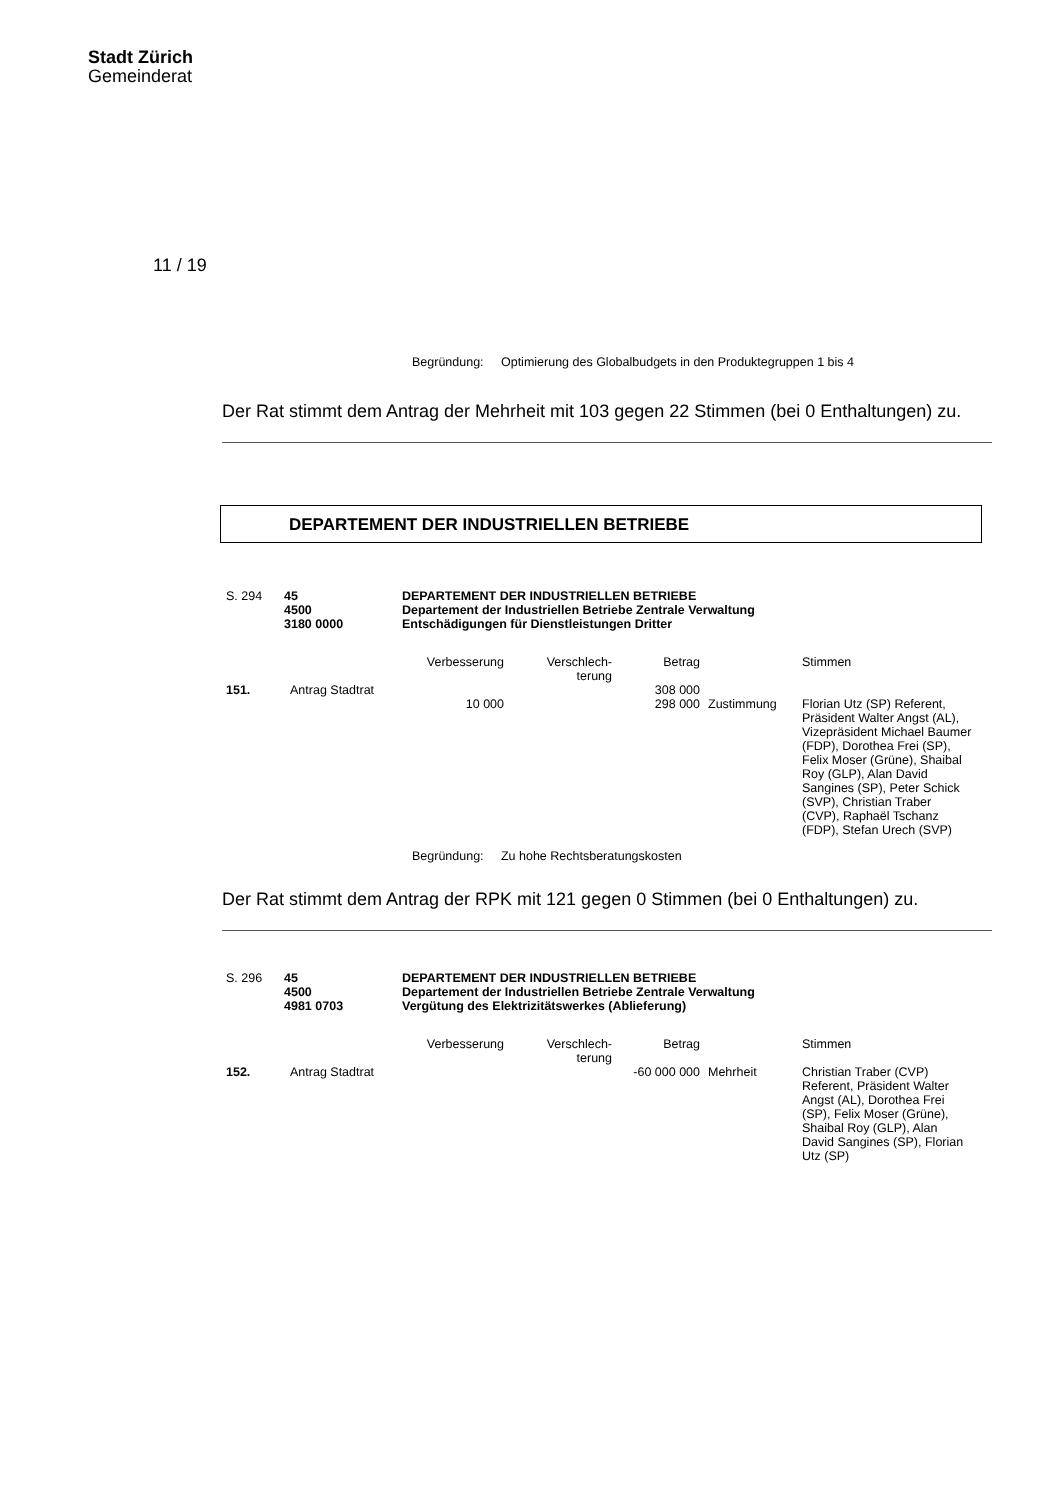Stadt Zürich
Gemeinderat
11 / 19
Begründung: Optimierung des Globalbudgets in den Produktegruppen 1 bis 4
Der Rat stimmt dem Antrag der Mehrheit mit 103 gegen 22 Stimmen (bei 0 Enthaltungen) zu.
DEPARTEMENT DER INDUSTRIELLEN BETRIEBE
| S. 294 | 45 4500 3180 0000 | DEPARTEMENT DER INDUSTRIELLEN BETRIEBE Departement der Industriellen Betriebe Zentrale Verwaltung Entschädigungen für Dienstleistungen Dritter |
| | | Verbesserung | Verschlech- terung | Betrag | | Stimmen |
| 151. | Antrag Stadtrat | | | 308 000 | | |
| | | 10 000 | | 298 000 | Zustimmung | Florian Utz (SP) Referent, Präsident Walter Angst (AL), Vizepräsident Michael Baumer (FDP), Dorothea Frei (SP), Felix Moser (Grüne), Shaibal Roy (GLP), Alan David Sangines (SP), Peter Schick (SVP), Christian Traber (CVP), Raphaël Tschanz (FDP), Stefan Urech (SVP) |
Begründung: Zu hohe Rechtsberatungskosten
Der Rat stimmt dem Antrag der RPK mit 121 gegen 0 Stimmen (bei 0 Enthaltungen) zu.
| S. 296 | 45 4500 4981 0703 | DEPARTEMENT DER INDUSTRIELLEN BETRIEBE Departement der Industriellen Betriebe Zentrale Verwaltung Vergütung des Elektrizitätswerkes (Ablieferung) |
| | | Verbesserung | Verschlech- terung | Betrag | | Stimmen |
| 152. | Antrag Stadtrat | | | -60 000 000 | Mehrheit | Christian Traber (CVP) Referent, Präsident Walter Angst (AL), Dorothea Frei (SP), Felix Moser (Grüne), Shaibal Roy (GLP), Alan David Sangines (SP), Florian Utz (SP) |